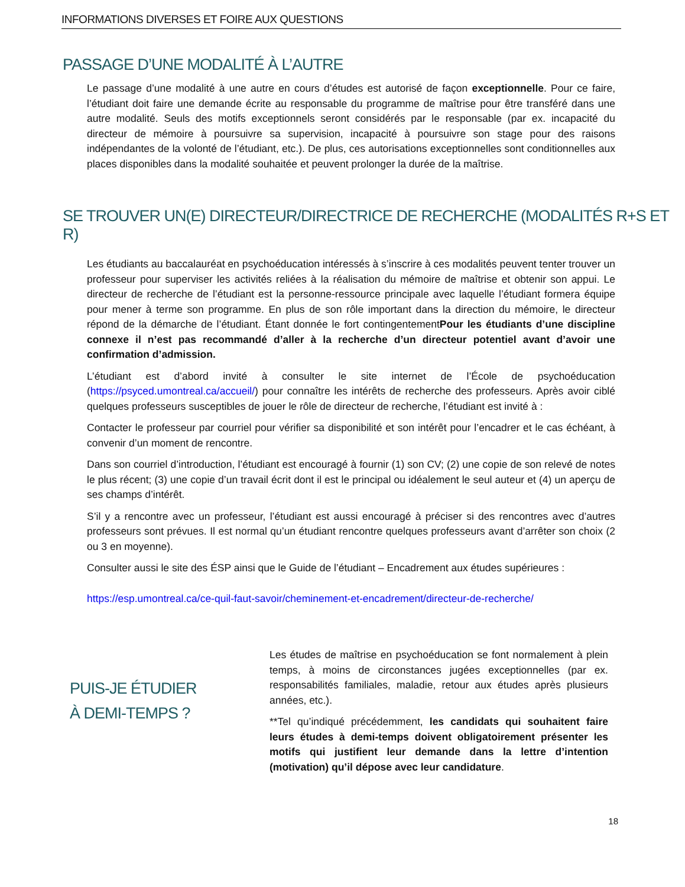INFORMATIONS DIVERSES ET FOIRE AUX QUESTIONS
PASSAGE D’UNE MODALITÉ À L’AUTRE
Le passage d’une modalité à une autre en cours d’études est autorisé de façon exceptionnelle. Pour ce faire, l’étudiant doit faire une demande écrite au responsable du programme de maîtrise pour être transféré dans une autre modalité. Seuls des motifs exceptionnels seront considérés par le responsable (par ex. incapacité du directeur de mémoire à poursuivre sa supervision, incapacité à poursuivre son stage pour des raisons indépendantes de la volonté de l’étudiant, etc.). De plus, ces autorisations exceptionnelles sont conditionnelles aux places disponibles dans la modalité souhaitée et peuvent prolonger la durée de la maîtrise.
SE TROUVER UN(E) DIRECTEUR/DIRECTRICE DE RECHERCHE (MODALITÉS R+S ET R)
Les étudiants au baccalauréat en psychoéducation intéressés à s’inscrire à ces modalités peuvent tenter trouver un professeur pour superviser les activités reliées à la réalisation du mémoire de maîtrise et obtenir son appui. Le directeur de recherche de l’étudiant est la personne-ressource principale avec laquelle l’étudiant formera équipe pour mener à terme son programme. En plus de son rôle important dans la direction du mémoire, le directeur répond de la démarche de l’étudiant. Étant donnée le fort contingentementPour les étudiants d’une discipline connexe il n’est pas recommandé d’aller à la recherche d’un directeur potentiel avant d’avoir une confirmation d’admission.
L’étudiant est d’abord invité à consulter le site internet de l’École de psychoéducation (https://psyced.umontreal.ca/accueil/) pour connaître les intérêts de recherche des professeurs. Après avoir ciblé quelques professeurs susceptibles de jouer le rôle de directeur de recherche, l’étudiant est invité à :
Contacter le professeur par courriel pour vérifier sa disponibilité et son intérêt pour l’encadrer et le cas échéant, à convenir d’un moment de rencontre.
Dans son courriel d’introduction, l’étudiant est encouragé à fournir (1) son CV; (2) une copie de son relevé de notes le plus récent; (3) une copie d’un travail écrit dont il est le principal ou idéalement le seul auteur et (4) un aperçu de ses champs d’intérêt.
S’il y a rencontre avec un professeur, l’étudiant est aussi encouragé à préciser si des rencontres avec d’autres professeurs sont prévues. Il est normal qu’un étudiant rencontre quelques professeurs avant d’arrêter son choix (2 ou 3 en moyenne).
Consulter aussi le site des ÉSP ainsi que le Guide de l’étudiant – Encadrement aux études supérieures :
https://esp.umontreal.ca/ce-quil-faut-savoir/cheminement-et-encadrement/directeur-de-recherche/
PUIS-JE ÉTUDIER À DEMI-TEMPS ?
Les études de maîtrise en psychoéducation se font normalement à plein temps, à moins de circonstances jugées exceptionnelles (par ex. responsabilités familiales, maladie, retour aux études après plusieurs années, etc.).
**Tel qu’indiqué précédemment, les candidats qui souhaitent faire leurs études à demi-temps doivent obligatoirement présenter les motifs qui justifient leur demande dans la lettre d’intention (motivation) qu’il dépose avec leur candidature.
18